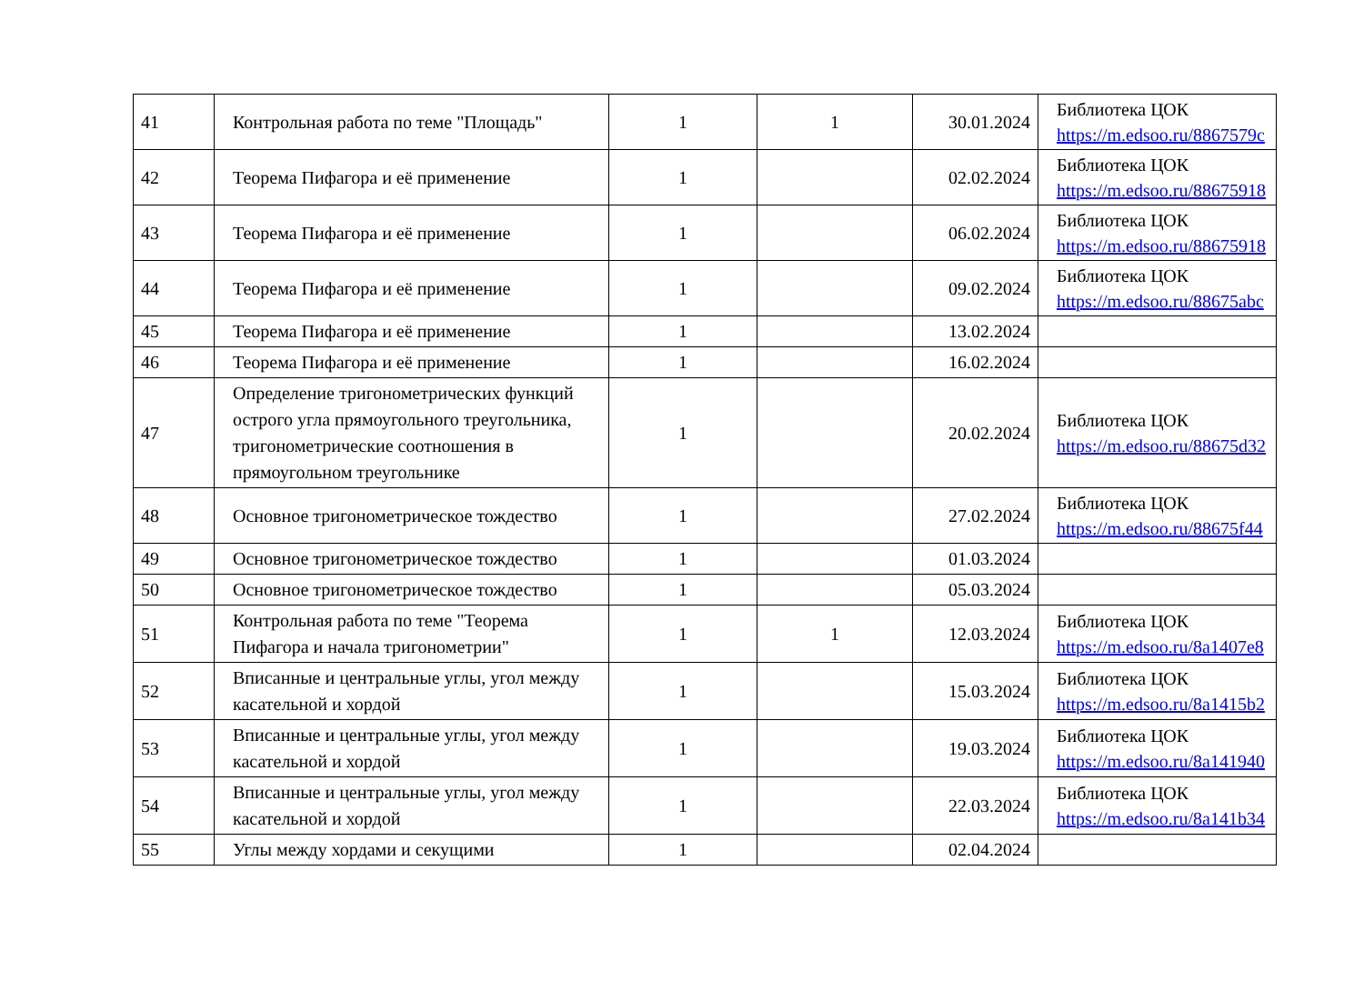| 41 | Контрольная работа по теме "Площадь" | 1 | 1 | 30.01.2024 | Библиотека ЦОК https://m.edsoo.ru/8867579c |
| 42 | Теорема Пифагора и её применение | 1 | | 02.02.2024 | Библиотека ЦОК https://m.edsoo.ru/88675918 |
| 43 | Теорема Пифагора и её применение | 1 | | 06.02.2024 | Библиотека ЦОК https://m.edsoo.ru/88675918 |
| 44 | Теорема Пифагора и её применение | 1 | | 09.02.2024 | Библиотека ЦОК https://m.edsoo.ru/88675abc |
| 45 | Теорема Пифагора и её применение | 1 | | 13.02.2024 | |
| 46 | Теорема Пифагора и её применение | 1 | | 16.02.2024 | |
| 47 | Определение тригонометрических функций острого угла прямоугольного треугольника, тригонометрические соотношения в прямоугольном треугольнике | 1 | | 20.02.2024 | Библиотека ЦОК https://m.edsoo.ru/88675d32 |
| 48 | Основное тригонометрическое тождество | 1 | | 27.02.2024 | Библиотека ЦОК https://m.edsoo.ru/88675f44 |
| 49 | Основное тригонометрическое тождество | 1 | | 01.03.2024 | |
| 50 | Основное тригонометрическое тождество | 1 | | 05.03.2024 | |
| 51 | Контрольная работа по теме "Теорема Пифагора и начала тригонометрии" | 1 | 1 | 12.03.2024 | Библиотека ЦОК https://m.edsoo.ru/8a1407e8 |
| 52 | Вписанные и центральные углы, угол между касательной и хордой | 1 | | 15.03.2024 | Библиотека ЦОК https://m.edsoo.ru/8a1415b2 |
| 53 | Вписанные и центральные углы, угол между касательной и хордой | 1 | | 19.03.2024 | Библиотека ЦОК https://m.edsoo.ru/8a141940 |
| 54 | Вписанные и центральные углы, угол между касательной и хордой | 1 | | 22.03.2024 | Библиотека ЦОК https://m.edsoo.ru/8a141b34 |
| 55 | Углы между хордами и секущими | 1 | | 02.04.2024 | |